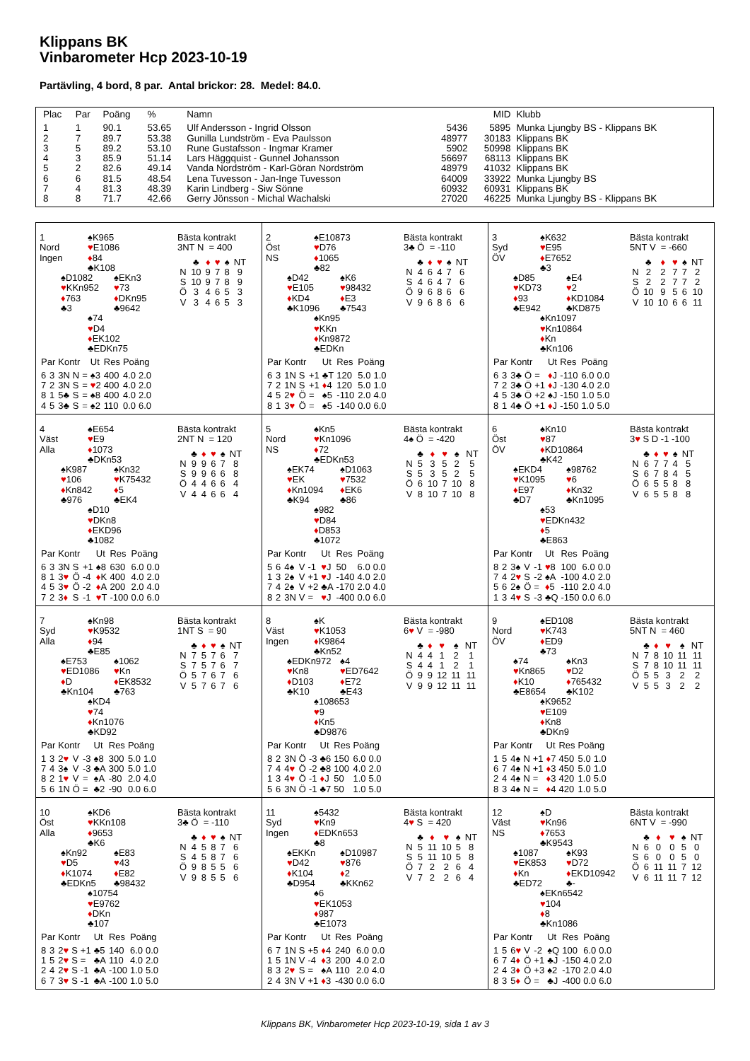Klippans BK
Vinbarometer Hcp 2023-10-19
Partävling, 4 bord, 8 par. Antal brickor: 28. Medel: 84.0.
| Plac | Par | Poäng | % | Namn | MID | | Klubb |
| --- | --- | --- | --- | --- | --- | --- | --- |
| 1 | 1 | 90.1 | 53.65 | Ulf Andersson - Ingrid Olsson | 5436 | 5895 | Munka Ljungby BS - Klippans BK |
| 2 | 7 | 89.7 | 53.38 | Gunilla Lundström - Eva Paulsson | 48977 | 30183 | Klippans BK |
| 3 | 5 | 89.2 | 53.10 | Rune Gustafsson - Ingmar Kramer | 5902 | 50998 | Klippans BK |
| 4 | 3 | 85.9 | 51.14 | Lars Häggquist - Gunnel Johansson | 56697 | 68113 | Klippans BK |
| 5 | 2 | 82.6 | 49.14 | Vanda Nordström - Karl-Göran Nordström | 48979 | 41032 | Klippans BK |
| 6 | 6 | 81.5 | 48.54 | Lena Tuvesson - Jan-Inge Tuvesson | 64009 | 33922 | Munka Ljungby BS |
| 7 | 4 | 81.3 | 48.39 | Karin Lindberg - Siw Sönne | 60932 | 60931 | Klippans BK |
| 8 | 8 | 71.7 | 42.66 | Gerry Jönsson - Michal Wachalski | 27020 | 46225 | Munka Ljungby BS - Klippans BK |
1
Nord
Ingen
♠K965
♥E1086
♦84
♣K108
♠D1082
♥KKn952
♦763
♣3
♠EKn3
♥73
♦DKn95
♣9642
♠74
♥D4
♦EK102
♣EDKn75
Bästa kontrakt
3NT N = 400
| | ♣ | ♦ | ♥ | ♠ | NT |
| N | 10 | 9 | 7 | 8 | 9 |
| S | 10 | 9 | 7 | 8 | 9 |
| Ö | 3 | 4 | 6 | 5 | 3 |
| V | 3 | 4 | 6 | 5 | 3 |
| Par | | Kontr | | | Ut | Res | Poäng | |
| --- | --- | --- | --- | --- | --- | --- | --- | --- |
| 6 | 3 | 3N | N | = | ♠3 | 400 | 4.0 | 2.0 |
| 7 | 2 | 3N | S | = | ♥ 2 | 400 | 4.0 | 2.0 |
| 8 | 1 | 5♣ | S | = | ♠8 | 400 | 4.0 | 2.0 |
| 4 | 5 | 3♣ | S | = | ♠2 | 110 | 0.0 | 6.0 |
2
Öst
NS
♠E10873
♥D76
♦1065
♣82
♠D42
♥E105
♦KD4
♣K1096
♠K6
♥98432
♦E3
♣7543
♠Kn95
♥KKn
♦Kn9872
♣EDKn
Bästa kontrakt
3♣ Ö = -110
| | ♣ | ♦ | ♥ | ♠ | NT |
| N | 4 | 6 | 4 | 7 | 6 |
| S | 4 | 6 | 4 | 7 | 6 |
| Ö | 9 | 6 | 8 | 6 | 6 |
| V | 9 | 6 | 8 | 6 | 6 |
| Par | | Kontr | | | Ut | Res | Poäng | |
| --- | --- | --- | --- | --- | --- | --- | --- | --- |
| 6 | 3 | 1N | S | +1 | ♣T | 120 | 5.0 | 1.0 |
| 7 | 2 | 1N | S | +1 | ♦ 4 | 120 | 5.0 | 1.0 |
| 4 | 5 | 2 ♥ | Ö | = | ♠5 | -110 | 2.0 | 4.0 |
| 8 | 1 | 3 ♥ | Ö | = | ♠5 | -140 | 0.0 | 6.0 |
3
Syd
ÖV
♠K632
♥E95
♦E7652
♣3
♠D85
♥KD73
♦93
♣E942
♠E4
♥2
♦KD1084
♣KD875
♠Kn1097
♥Kn10864
♦Kn
♣Kn106
Bästa kontrakt
5NT V = -660
| | ♣ | ♦ | ♥ | ♠ | NT |
| N | 2 | 2 | 7 | 7 | 2 |
| S | 2 | 2 | 7 | 7 | 2 |
| Ö | 10 | 9 | 5 | 6 | 10 |
| V | 10 | 10 | 6 | 6 | 11 |
| Par | | Kontr | | | Ut | Res | Poäng | |
| --- | --- | --- | --- | --- | --- | --- | --- | --- |
| 6 | 3 | 3♣ | Ö | = | ♦ J | -110 | 6.0 | 0.0 |
| 7 | 2 | 3♣ | Ö | +1 | ♦ J | -130 | 4.0 | 2.0 |
| 4 | 5 | 3♣ | Ö | +2 | ♠J | -150 | 1.0 | 5.0 |
| 8 | 1 | 4♣ | Ö | +1 | ♦ J | -150 | 1.0 | 5.0 |
4
Väst
Alla
♠E654
♥E9
♦1073
♣DKn53
♠K987
♥106
♦Kn842
♣976
♠Kn32
♥K75432
♦5
♣EK4
♠D10
♥DKn8
♦EKD96
♣1082
Bästa kontrakt
2NT N = 120
| | ♣ | ♦ | ♥ | ♠ | NT |
| N | 9 | 9 | 6 | 7 | 8 |
| S | 9 | 9 | 6 | 6 | 8 |
| Ö | 4 | 4 | 6 | 6 | 4 |
| V | 4 | 4 | 6 | 6 | 4 |
| Par | | Kontr | | | Ut | Res | Poäng | |
| --- | --- | --- | --- | --- | --- | --- | --- | --- |
| 6 | 3 | 3N | S | +1 | ♠8 | 630 | 6.0 | 0.0 |
| 8 | 1 | 3 ♥ | Ö | -4 | ♦ K | 400 | 4.0 | 2.0 |
| 4 | 5 | 3 ♥ | Ö | -2 | ♦ A | 200 | 2.0 | 4.0 |
| 7 | 2 | 3 ♦ | S | -1 | ♥ T | -100 | 0.0 | 6.0 |
5
Nord
NS
♠Kn5
♥Kn1096
♦72
♣EDKn53
♠EK74
♥EK
♦Kn1094
♣K94
♠D1063
♥7532
♦EK6
♣86
♠982
♥D84
♦D853
♣1072
Bästa kontrakt
4♠ Ö = -420
| | ♣ | ♦ | ♥ | ♠ | NT |
| N | 5 | 3 | 5 | 2 | 5 |
| S | 5 | 3 | 5 | 2 | 5 |
| Ö | 6 | 10 | 7 | 10 | 8 |
| V | 8 | 10 | 7 | 10 | 8 |
| Par | | Kontr | | | Ut | Res | Poäng | |
| --- | --- | --- | --- | --- | --- | --- | --- | --- |
| 5 | 6 | 4♠ | V | -1 | ♥ J | 50 | 6.0 | 0.0 |
| 1 | 3 | 2♠ | V | +1 | ♥ J | -140 | 4.0 | 2.0 |
| 7 | 4 | 2♠ | V | +2 | ♣A | -170 | 2.0 | 4.0 |
| 8 | 2 | 3N | V | = | ♥ J | -400 | 0.0 | 6.0 |
6
Öst
ÖV
♠Kn10
♥87
♦KD10864
♣K42
♠EKD4
♥K1095
♦E97
♣D7
♠98762
♥6
♦Kn32
♣Kn1095
♠53
♥EDKn432
♦5
♣E863
Bästa kontrakt
3♥ S D -1 -100
| | ♣ | ♦ | ♥ | ♠ | NT |
| N | 6 | 7 | 7 | 4 | 5 |
| S | 6 | 7 | 8 | 4 | 5 |
| Ö | 6 | 5 | 5 | 8 | 8 |
| V | 6 | 5 | 5 | 8 | 8 |
| Par | | Kontr | | | Ut | Res | Poäng | |
| --- | --- | --- | --- | --- | --- | --- | --- | --- |
| 8 | 2 | 3♠ | V | -1 | ♥ 8 | 100 | 6.0 | 0.0 |
| 7 | 4 | 2 ♥ | S | -2 | ♠A | -100 | 4.0 | 2.0 |
| 5 | 6 | 2♠ | Ö | = | ♦ 5 | -110 | 2.0 | 4.0 |
| 1 | 3 | 4 ♥ | S | -3 | ♣Q | -150 | 0.0 | 6.0 |
7
Syd
Alla
♠Kn98
♥K9532
♦94
♣E85
♠E753
♥ED1086
♦D
♣Kn104
♠1062
♥Kn
♦EK8532
♣763
♠KD4
♥74
♦Kn1076
♣KD92
Bästa kontrakt
1NT S = 90
| | ♣ | ♦ | ♥ | ♠ | NT |
| N | 7 | 5 | 7 | 6 | 7 |
| S | 7 | 5 | 7 | 6 | 7 |
| Ö | 5 | 7 | 6 | 7 | 6 |
| V | 5 | 7 | 6 | 7 | 6 |
| Par | | Kontr | | | Ut | Res | Poäng | |
| --- | --- | --- | --- | --- | --- | --- | --- | --- |
| 1 | 3 | 2 ♥ | V | -3 | ♠8 | 300 | 5.0 | 1.0 |
| 7 | 4 | 3♠ | V | -3 | ♣A | 300 | 5.0 | 1.0 |
| 8 | 2 | 1 ♥ | V | = | ♠A | -80 | 2.0 | 4.0 |
| 5 | 6 | 1N | Ö | = | ♣2 | -90 | 0.0 | 6.0 |
8
Väst
Ingen
♠K
♥K1053
♦K9864
♣Kn52
♠EDKn972
♥Kn8
♦D103
♣K10
♠4
♥ED7642
♦E72
♣E43
♠108653
♥9
♦Kn5
♣D9876
Bästa kontrakt
6♥ V = -980
| | ♣ | ♦ | ♥ | ♠ | NT |
| N | 4 | 4 | 1 | 2 | 1 |
| S | 4 | 4 | 1 | 2 | 1 |
| Ö | 9 | 9 | 12 | 11 | 11 |
| V | 9 | 9 | 12 | 11 | 11 |
| Par | | Kontr | | | Ut | Res | Poäng | |
| --- | --- | --- | --- | --- | --- | --- | --- | --- |
| 8 | 2 | 3N | Ö | -3 | ♣6 | 150 | 6.0 | 0.0 |
| 7 | 4 | 4 ♥ | Ö | -2 | ♣8 | 100 | 4.0 | 2.0 |
| 1 | 3 | 4 ♥ | Ö | -1 | ♦ J | 50 | 1.0 | 5.0 |
| 5 | 6 | 3N | Ö | -1 | ♣7 | 50 | 1.0 | 5.0 |
9
Nord
ÖV
♠ED108
♥K743
♦ED9
♣73
♠74
♥Kn865
♦K10
♣E8654
♠Kn3
♥D2
♦765432
♣K102
♠K9652
♥E109
♦Kn8
♣DKn9
Bästa kontrakt
5NT N = 460
| | ♣ | ♦ | ♥ | ♠ | NT |
| N | 7 | 8 | 10 | 11 | 11 |
| S | 7 | 8 | 10 | 11 | 11 |
| Ö | 5 | 5 | 3 | 2 | 2 |
| V | 5 | 5 | 3 | 2 | 2 |
| Par | | Kontr | | | Ut | Res | Poäng | |
| --- | --- | --- | --- | --- | --- | --- | --- | --- |
| 1 | 5 | 4♠ | N | +1 | ♦ 7 | 450 | 5.0 | 1.0 |
| 6 | 7 | 4♠ | N | +1 | ♦ 3 | 450 | 5.0 | 1.0 |
| 2 | 4 | 4♠ | N | = | ♦ 3 | 420 | 1.0 | 5.0 |
| 8 | 3 | 4♠ | N | = | ♦ 4 | 420 | 1.0 | 5.0 |
10
Öst
Alla
♠KD6
♥KKn108
♦9653
♣K6
♠Kn92
♥D5
♦K1074
♣EDKn5
♠E83
♥43
♦E82
♣98432
♠10754
♥E9762
♦DKn
♣107
Bästa kontrakt
3♣ Ö = -110
| | ♣ | ♦ | ♥ | ♠ | NT |
| N | 4 | 5 | 8 | 7 | 6 |
| S | 4 | 5 | 8 | 7 | 6 |
| Ö | 9 | 8 | 5 | 5 | 6 |
| V | 9 | 8 | 5 | 5 | 6 |
| Par | | Kontr | | | Ut | Res | Poäng | |
| --- | --- | --- | --- | --- | --- | --- | --- | --- |
| 8 | 3 | 2 ♥ | S | +1 | ♣5 | 140 | 6.0 | 0.0 |
| 1 | 5 | 2 ♥ | S | = | ♣A | 110 | 4.0 | 2.0 |
| 2 | 4 | 2 ♥ | S | -1 | ♣A | -100 | 1.0 | 5.0 |
| 6 | 7 | 3 ♥ | S | -1 | ♣A | -100 | 1.0 | 5.0 |
11
Syd
Ingen
♠5432
♥Kn9
♦EDKn653
♣8
♠EKKn
♥D42
♦K104
♣D954
♠D10987
♥876
♦2
♣KKn62
♠6
♥EK1053
♦987
♣E1073
Bästa kontrakt
4♥ S = 420
| | ♣ | ♦ | ♥ | ♠ | NT |
| N | 5 | 11 | 10 | 5 | 8 |
| S | 5 | 11 | 10 | 5 | 8 |
| Ö | 7 | 2 | 2 | 6 | 4 |
| V | 7 | 2 | 2 | 6 | 4 |
| Par | | Kontr | | | Ut | Res | Poäng | |
| --- | --- | --- | --- | --- | --- | --- | --- | --- |
| 6 | 7 | 1N | S | +5 | ♦ 4 | 240 | 6.0 | 0.0 |
| 1 | 5 | 1N | V | -4 | ♦ 3 | 200 | 4.0 | 2.0 |
| 8 | 3 | 2 ♥ | S | = | ♠A | 110 | 2.0 | 4.0 |
| 2 | 4 | 3N | V | +1 | ♦ 3 | -430 | 0.0 | 6.0 |
12
Väst
NS
♠D
♥Kn96
♦7653
♣K9543
♠1087
♥EK853
♦Kn
♣ED72
♠K93
♥D72
♦EKD10942
♣-
♠EKn6542
♥104
♦8
♣Kn1086
Bästa kontrakt
6NT V = -990
| | ♣ | ♦ | ♥ | ♠ | NT |
| N | 6 | 0 | 0 | 5 | 0 |
| S | 6 | 0 | 0 | 5 | 0 |
| Ö | 6 | 11 | 11 | 7 | 12 |
| V | 6 | 11 | 11 | 7 | 12 |
| Par | | Kontr | | | Ut | Res | Poäng | |
| --- | --- | --- | --- | --- | --- | --- | --- | --- |
| 1 | 5 | 6 ♥ | V | -2 | ♠Q | 100 | 6.0 | 0.0 |
| 6 | 7 | 4 ♦ | Ö | +1 | ♣J | -150 | 4.0 | 2.0 |
| 2 | 4 | 3 ♦ | Ö | +3 | ♠2 | -170 | 2.0 | 4.0 |
| 8 | 3 | 5 ♦ | Ö | = | ♣J | -400 | 0.0 | 6.0 |
Klippans BK, Vinbarometer Hcp 2023-10-19, sida 1 av 3